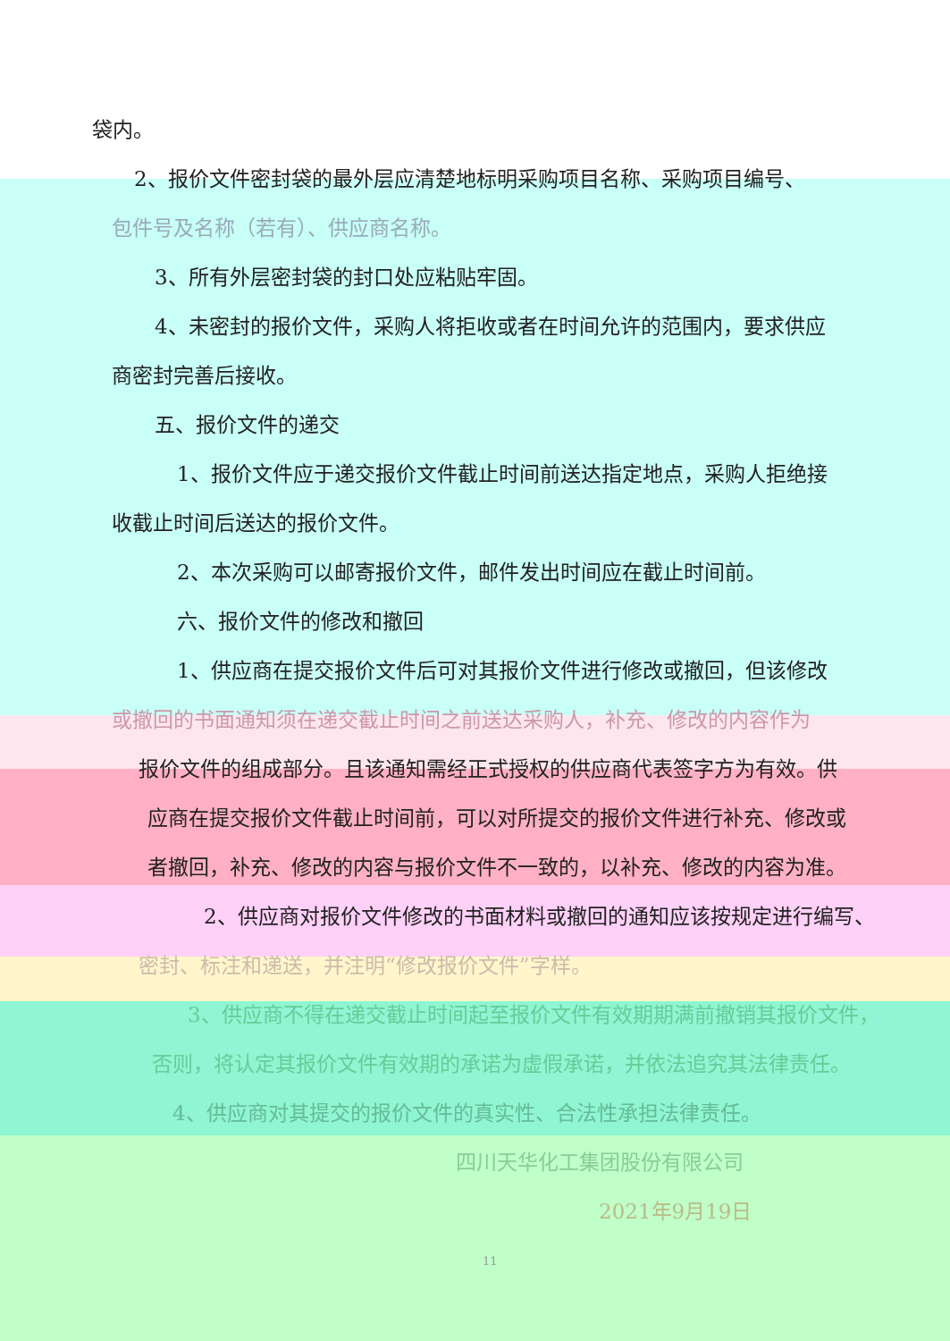袋内。
2、报价文件密封袋的最外层应清楚地标明采购项目名称、采购项目编号、
包件号及名称（若有）、供应商名称。
3、所有外层密封袋的封口处应粘贴牢固。
4、未密封的报价文件，采购人将拒收或者在时间允许的范围内，要求供应
商密封完善后接收。
五、报价文件的递交
1、报价文件应于递交报价文件截止时间前送达指定地点，采购人拒绝接
收截止时间后送达的报价文件。
2、本次采购可以邮寄报价文件，邮件发出时间应在截止时间前。
六、报价文件的修改和撤回
1、供应商在提交报价文件后可对其报价文件进行修改或撤回，但该修改
或撤回的书面通知须在递交截止时间之前送达采购人，补充、修改的内容作为
报价文件的组成部分。且该通知需经正式授权的供应商代表签字方为有效。供
应商在提交报价文件截止时间前，可以对所提交的报价文件进行补充、修改或
者撤回，补充、修改的内容与报价文件不一致的，以补充、修改的内容为准。
2、供应商对报价文件修改的书面材料或撤回的通知应该按规定进行编写、
密封、标注和递送，并注明“修改报价文件”字样。
3、供应商不得在递交截止时间起至报价文件有效期期满前撤销其报价文件，
否则，将认定其报价文件有效期的承诺为虚假承诺，并依法追究其法律责任。
4、供应商对其提交的报价文件的真实性、合法性承担法律责任。
四川天华化工集团股份有限公司
2021年9月19日
11